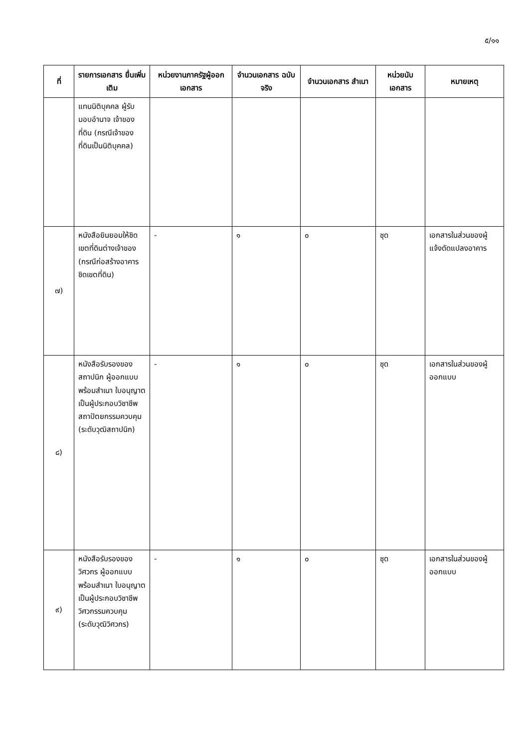๕/๑๑
| ที่ | รายการเอกสาร ยื่นเพิ่มเติม | หน่วยงานภาครัฐผู้ออกเอกสาร | จำนวนเอกสาร ฉบับจริง | จำนวนเอกสาร สำเนา | หน่วยนับ เอกสาร | หมายเหตุ |
| --- | --- | --- | --- | --- | --- | --- |
| | แทนนิติบุคคล ผู้รับมอบอำนาจ เจ้าของที่ดิน (กรณีเจ้าของที่ดินเป็นนิติบุคคล) | | | | | |
| ๗) | หนังสือยินยอมให้ชิดเขตที่ดินต่างเจ้าของ (กรณีก่อสร้างอาคารชิดเขตที่ดิน) | - | ๑ | ๐ | ชุด | เอกสารในส่วนของผู้แจ้งดัดแปลงอาคาร |
| ๘) | หนังสือรับรองของสถาปนิก ผู้ออกแบบ พร้อมสำเนา ใบอนุญาตเป็นผู้ประกอบวิชาชีพสถาปัตยกรรมควบคุม (ระดับวุฒิสถาปนิก) | - | ๑ | ๐ | ชุด | เอกสารในส่วนของผู้ออกแบบ |
| ๙) | หนังสือรับรองของวิศวกร ผู้ออกแบบ พร้อมสำเนา ใบอนุญาตเป็นผู้ประกอบวิชาชีพวิศวกรรมควบคุม (ระดับวุฒิวิศวกร) | - | ๑ | ๐ | ชุด | เอกสารในส่วนของผู้ออกแบบ |